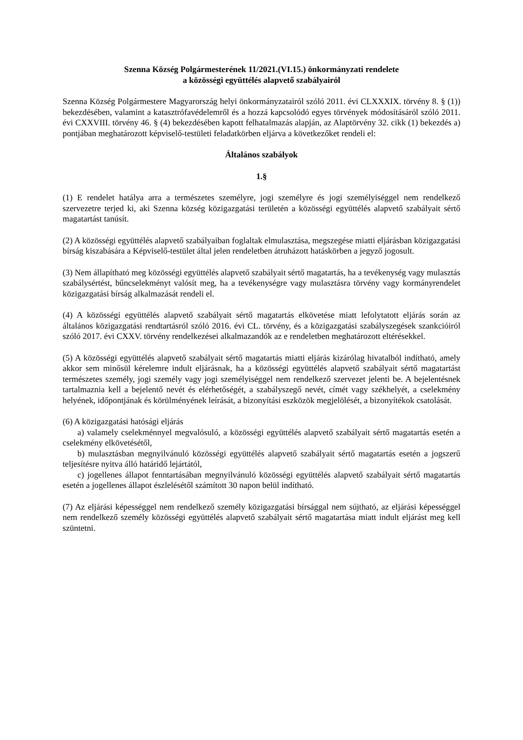Szenna Község Polgármesterének 11/2021.(VI.15.) önkormányzati rendelete
a közösségi együttélés alapvető szabályairól
Szenna Község Polgármestere Magyarország helyi önkormányzatairól szóló 2011. évi CLXXXIX. törvény 8. § (1)) bekezdésében, valamint a katasztrófavédelemről és a hozzá kapcsolódó egyes törvények módosításáról szóló 2011. évi CXXVIII. törvény 46. § (4) bekezdésében kapott felhatalmazás alapján, az Alaptörvény 32. cikk (1) bekezdés a) pontjában meghatározott képviselő-testületi feladatkörben eljárva a következőket rendeli el:
Általános szabályok
1.§
(1) E rendelet hatálya arra a természetes személyre, jogi személyre és jogi személyiséggel nem rendelkező szervezetre terjed ki, aki Szenna község közigazgatási területén a közösségi együttélés alapvető szabályait sértő magatartást tanúsít.
(2) A közösségi együttélés alapvető szabályaiban foglaltak elmulasztása, megszegése miatti eljárásban közigazgatási bírság kiszabására a Képviselő-testület által jelen rendeletben átruházott hatáskörben a jegyző jogosult.
(3) Nem állapítható meg közösségi együttélés alapvető szabályait sértő magatartás, ha a tevékenység vagy mulasztás szabálysértést, bűncselekményt valósít meg, ha a tevékenységre vagy mulasztásra törvény vagy kormányrendelet közigazgatási bírság alkalmazását rendeli el.
(4) A közösségi együttélés alapvető szabályait sértő magatartás elkövetése miatt lefolytatott eljárás során az általános közigazgatási rendtartásról szóló 2016. évi CL. törvény, és a közigazgatási szabályszegések szankcióiról szóló 2017. évi CXXV. törvény rendelkezései alkalmazandók az e rendeletben meghatározott eltérésekkel.
(5) A közösségi együttélés alapvető szabályait sértő magatartás miatti eljárás kizárólag hivatalból indítható, amely akkor sem minősül kérelemre indult eljárásnak, ha a közösségi együttélés alapvető szabályait sértő magatartást természetes személy, jogi személy vagy jogi személyiséggel nem rendelkező szervezet jelenti be. A bejelentésnek tartalmaznia kell a bejelentő nevét és elérhetőségét, a szabályszegő nevét, címét vagy székhelyét, a cselekmény helyének, időpontjának és körülményének leírását, a bizonyítási eszközök megjelölését, a bizonyítékok csatolását.
(6) A közigazgatási hatósági eljárás
a) valamely cselekménnyel megvalósuló, a közösségi együttélés alapvető szabályait sértő magatartás esetén a cselekmény elkövetésétől,
b) mulasztásban megnyilvánuló közösségi együttélés alapvető szabályait sértő magatartás esetén a jogszerű teljesítésre nyitva álló határidő lejártától,
c) jogellenes állapot fenntartásában megnyilvánuló közösségi együttélés alapvető szabályait sértő magatartás esetén a jogellenes állapot észlelésétől számított 30 napon belül indítható.
(7) Az eljárási képességgel nem rendelkező személy közigazgatási bírsággal nem sújtható, az eljárási képességgel nem rendelkező személy közösségi együttélés alapvető szabályait sértő magatartása miatt indult eljárást meg kell szüntetni.